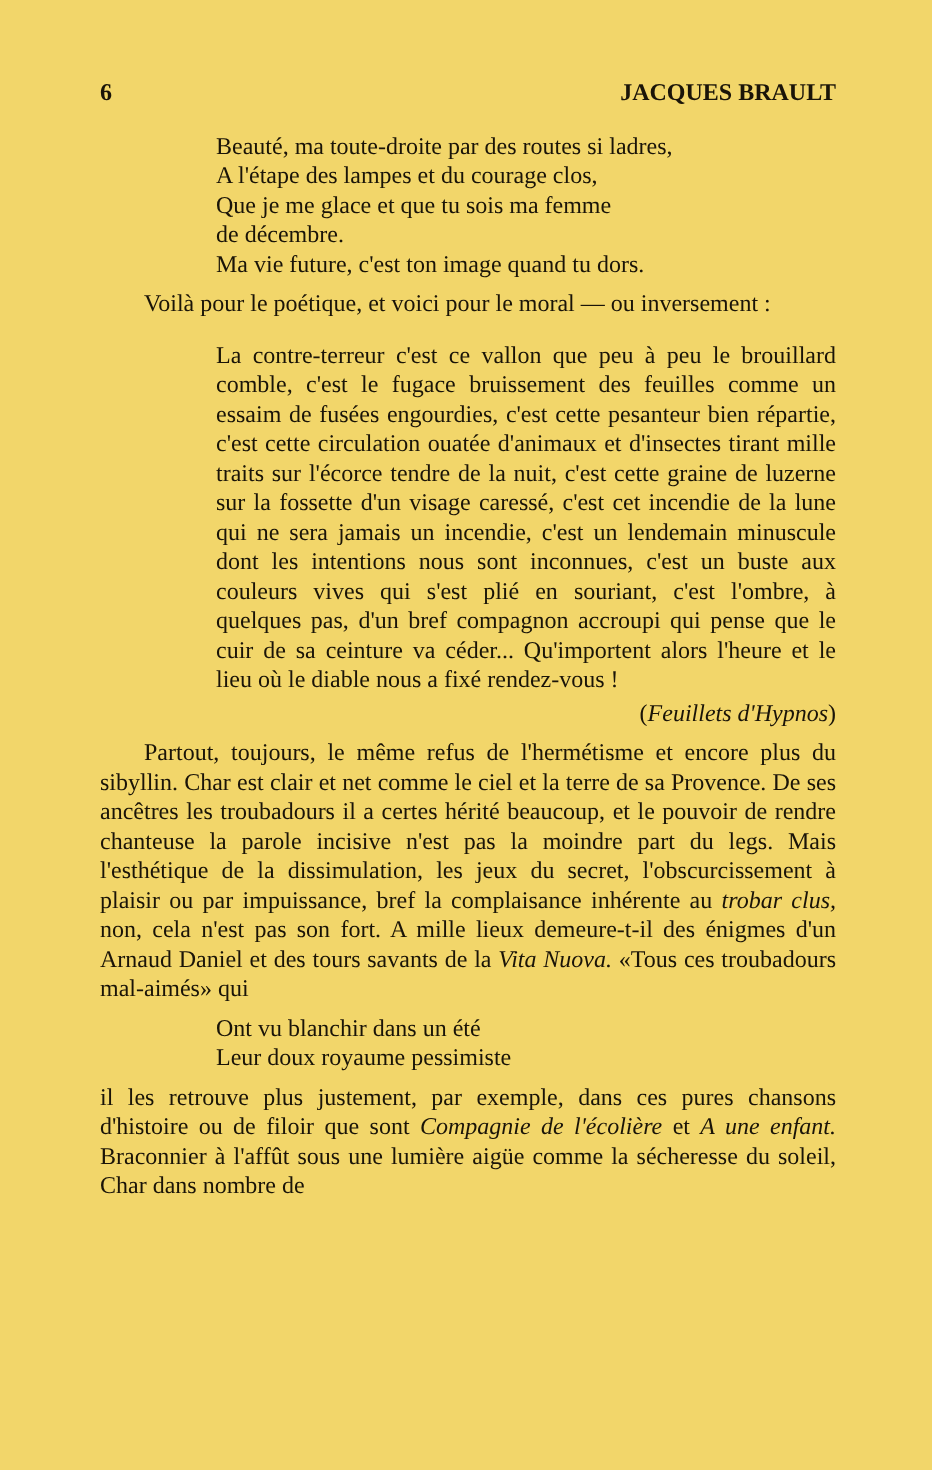6 JACQUES BRAULT
Beauté, ma toute-droite par des routes si ladres,
A l'étape des lampes et du courage clos,
Que je me glace et que tu sois ma femme
de décembre.
Ma vie future, c'est ton image quand tu dors.
Voilà pour le poétique, et voici pour le moral — ou inversement :
La contre-terreur c'est ce vallon que peu à peu le brouillard comble, c'est le fugace bruissement des feuilles comme un essaim de fusées engourdies, c'est cette pesanteur bien répartie, c'est cette circulation ouatée d'animaux et d'insectes tirant mille traits sur l'écorce tendre de la nuit, c'est cette graine de luzerne sur la fossette d'un visage caressé, c'est cet incendie de la lune qui ne sera jamais un incendie, c'est un lendemain minuscule dont les intentions nous sont inconnues, c'est un buste aux couleurs vives qui s'est plié en souriant, c'est l'ombre, à quelques pas, d'un bref compagnon accroupi qui pense que le cuir de sa ceinture va céder... Qu'importent alors l'heure et le lieu où le diable nous a fixé rendez-vous !
(Feuillets d'Hypnos)
Partout, toujours, le même refus de l'hermétisme et encore plus du sibyllin. Char est clair et net comme le ciel et la terre de sa Provence. De ses ancêtres les troubadours il a certes hérité beaucoup, et le pouvoir de rendre chanteuse la parole incisive n'est pas la moindre part du legs. Mais l'esthétique de la dissimulation, les jeux du secret, l'obscurcissement à plaisir ou par impuissance, bref la complaisance inhérente au trobar clus, non, cela n'est pas son fort. A mille lieux demeure-t-il des énigmes d'un Arnaud Daniel et des tours savants de la Vita Nuova. «Tous ces troubadours mal-aimés» qui
Ont vu blanchir dans un été
Leur doux royaume pessimiste
il les retrouve plus justement, par exemple, dans ces pures chansons d'histoire ou de filoir que sont Compagnie de l'écolière et A une enfant. Braconnier à l'affût sous une lumière aigüe comme la sécheresse du soleil, Char dans nombre de